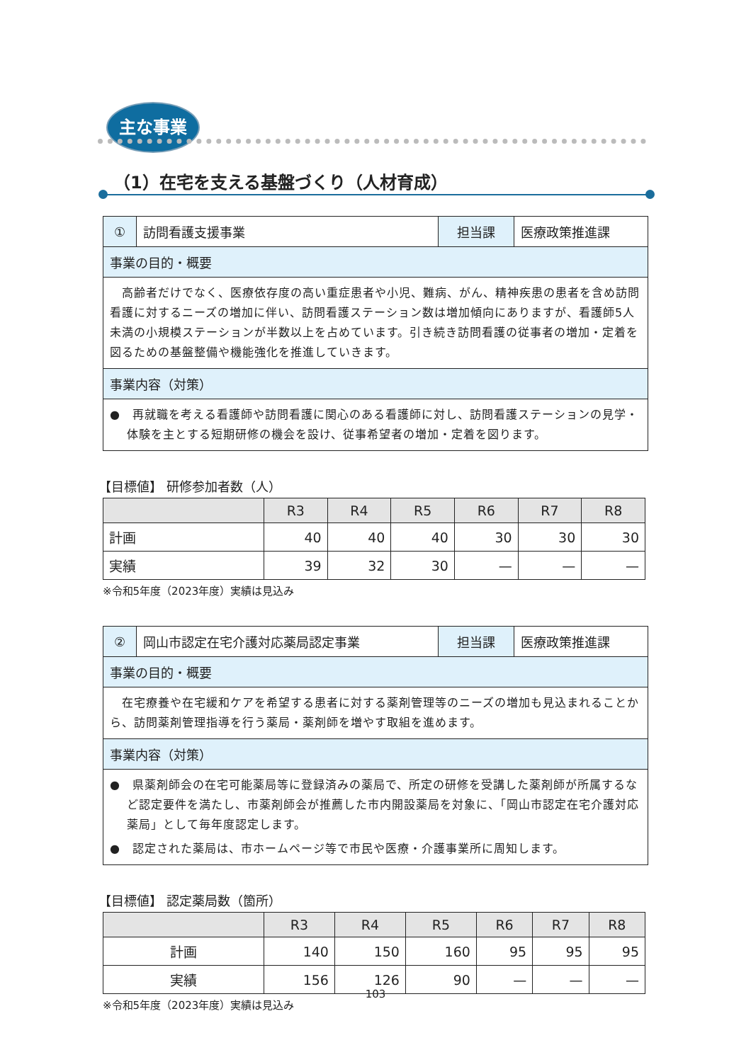主な事業
（1）在宅を支える基盤づくり（人材育成）
| ① | 訪問看護支援事業 | 担当課 | 医療政策推進課 |
| 事業の目的・概要 | | | |
| 高齢者だけでなく、医療依存度の高い重症患者や小児、難病、がん、精神疾患の患者を含め訪問看護に対するニーズの増加に伴い、訪問看護ステーション数は増加傾向にありますが、看護師5人未満の小規模ステーションが半数以上を占めています。引き続き訪問看護の従事者の増加・定着を図るための基盤整備や機能強化を推進していきます。 | | | |
| 事業内容（対策） | | | |
| ● 再就職を考える看護師や訪問看護に関心のある看護師に対し、訪問看護ステーションの見学・体験を主とする短期研修の機会を設け、従事希望者の増加・定着を図ります。 | | | |
【目標値】 研修参加者数（人）
| | R3 | R4 | R5 | R6 | R7 | R8 |
| --- | --- | --- | --- | --- | --- | --- |
| 計画 | 40 | 40 | 40 | 30 | 30 | 30 |
| 実績 | 39 | 32 | 30 | — | — | — |
※令和5年度（2023年度）実績は見込み
| ② | 岡山市認定在宅介護対応薬局認定事業 | 担当課 | 医療政策推進課 |
| 事業の目的・概要 | | | |
| 在宅療養や在宅緩和ケアを希望する患者に対する薬剤管理等のニーズの増加も見込まれることから、訪問薬剤管理指導を行う薬局・薬剤師を増やす取組を進めます。 | | | |
| 事業内容（対策） | | | |
| ● 県薬剤師会の在宅可能薬局等に登録済みの薬局で、所定の研修を受講した薬剤師が所属するなど認定要件を満たし、市薬剤師会が推薦した市内開設薬局を対象に、「岡山市認定在宅介護対応薬局」として毎年度認定します。 ● 認定された薬局は、市ホームページ等で市民や医療・介護事業所に周知します。 | | | |
【目標値】 認定薬局数（箇所）
| | R3 | R4 | R5 | R6 | R7 | R8 |
| --- | --- | --- | --- | --- | --- | --- |
| 計画 | 140 | 150 | 160 | 95 | 95 | 95 |
| 実績 | 156 | 126 | 90 | — | — | — |
※令和5年度（2023年度）実績は見込み
103